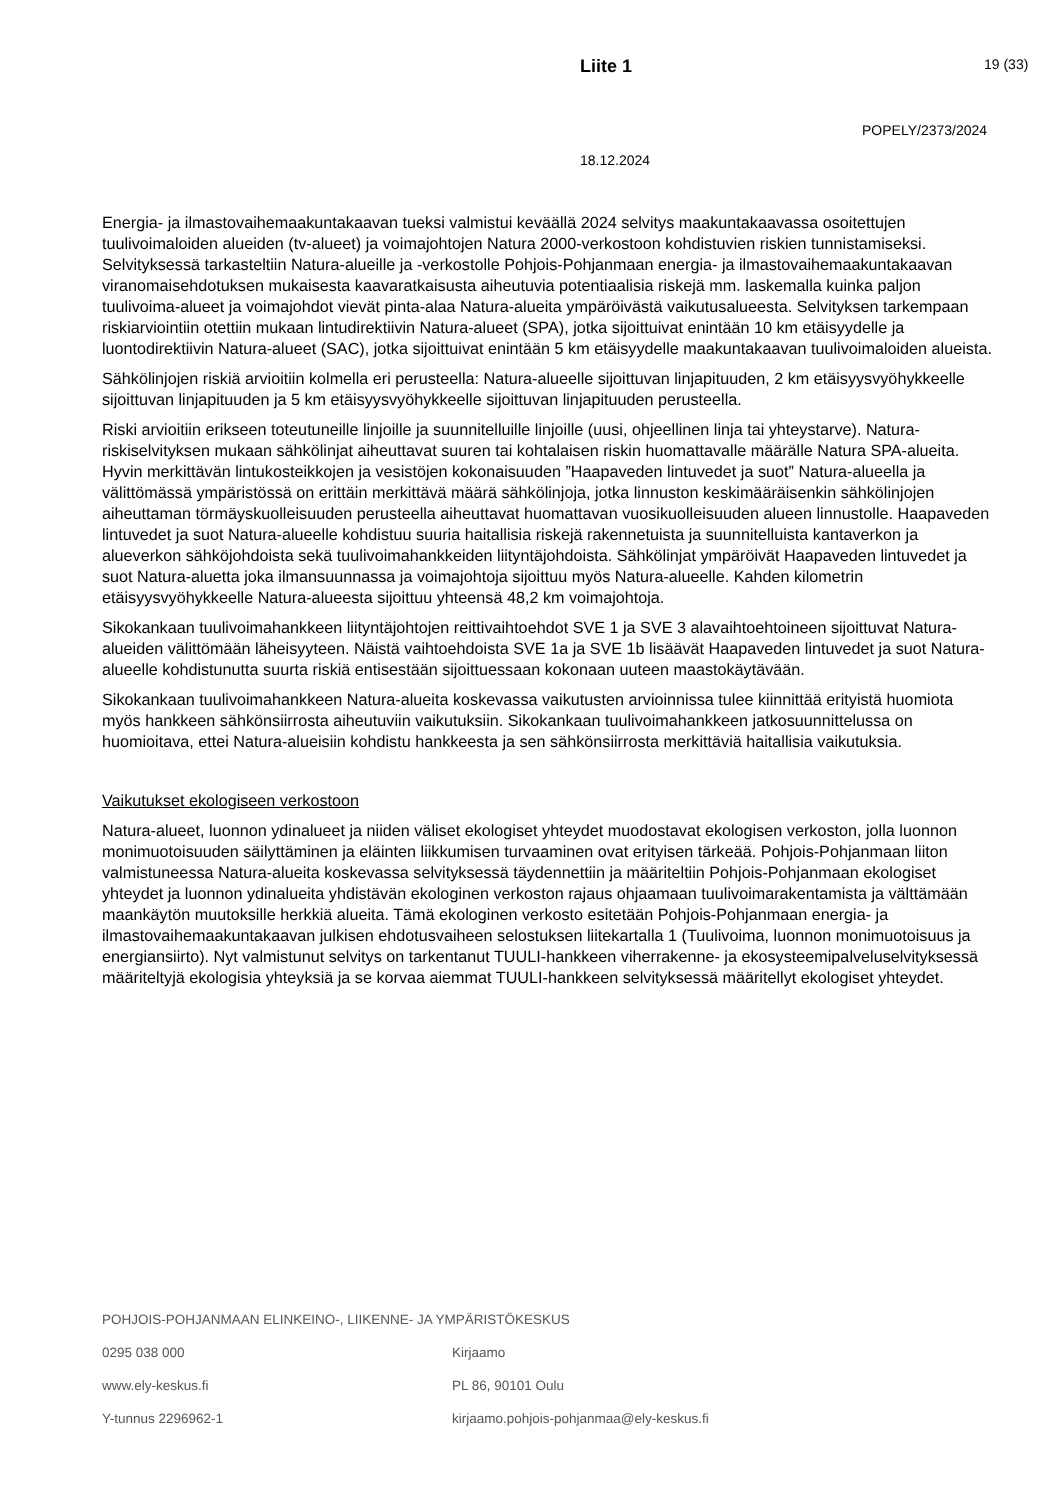Liite 1 19 (33)
POPELY/2373/2024
18.12.2024
Energia- ja ilmastovaihemaakuntakaavan tueksi valmistui keväällä 2024 selvitys maakuntakaavassa osoitettujen tuulivoimaloiden alueiden (tv-alueet) ja voimajohtojen Natura 2000-verkostoon kohdistuvien riskien tunnistamiseksi. Selvityksessä tarkasteltiin Natura-alueille ja -verkostolle Pohjois-Pohjanmaan energia- ja ilmastovaihemaakuntakaavan viranomaisehdotuksen mukaisesta kaavaratkaisusta aiheutuvia potentiaalisia riskejä mm. laskemalla kuinka paljon tuulivoima-alueet ja voimajohdot vievät pinta-alaa Natura-alueita ympäröivästä vaikutusalueesta. Selvityksen tarkempaan riskiarviointiin otettiin mukaan lintudirektiivin Natura-alueet (SPA), jotka sijoittuivat enintään 10 km etäisyydelle ja luontodirektiivin Natura-alueet (SAC), jotka sijoittuivat enintään 5 km etäisyydelle maakuntakaavan tuulivoimaloiden alueista.
Sähkölinjojen riskiä arvioitiin kolmella eri perusteella: Natura-alueelle sijoittuvan linjapituuden, 2 km etäisyysvyöhykkeelle sijoittuvan linjapituuden ja 5 km etäisyysvyöhykkeelle sijoittuvan linjapituuden perusteella.
Riski arvioitiin erikseen toteutuneille linjoille ja suunnitelluille linjoille (uusi, ohjeellinen linja tai yhteystarve). Natura-riskiselvityksen mukaan sähkölinjat aiheuttavat suuren tai kohtalaisen riskin huomattavalle määrälle Natura SPA-alueita. Hyvin merkittävän lintukosteikkojen ja vesistöjen kokonaisuuden ”Haapaveden lintuvedet ja suot” Natura-alueella ja välittömässä ympäristössä on erittäin merkittävä määrä sähkölinjoja, jotka linnuston keskimääräisenkin sähkölinjojen aiheuttaman törmäyskuolleisuuden perusteella aiheuttavat huomattavan vuosikuolleisuuden alueen linnustolle. Haapaveden lintuvedet ja suot Natura-alueelle kohdistuu suuria haitallisia riskejä rakennetuista ja suunnitelluista kantaverkon ja alueverkon sähköjohdoista sekä tuulivoimahankkeiden liityntäjohdoista. Sähkölinjat ympäröivät Haapaveden lintuvedet ja suot Natura-aluetta joka ilmansuunnassa ja voimajohtoja sijoittuu myös Natura-alueelle. Kahden kilometrin etäisyysvyöhykkeelle Natura-alueesta sijoittuu yhteensä 48,2 km voimajohtoja.
Sikokankaan tuulivoimahankkeen liityntäjohtojen reittivaihtoehdot SVE 1 ja SVE 3 alavaihtoehtoineen sijoittuvat Natura-alueiden välittömään läheisyyteen. Näistä vaihtoehdoista SVE 1a ja SVE 1b lisäävät Haapaveden lintuvedet ja suot Natura-alueelle kohdistunutta suurta riskiä entisestään sijoittuessaan kokonaan uuteen maastokäytävään.
Sikokankaan tuulivoimahankkeen Natura-alueita koskevassa vaikutusten arvioinnissa tulee kiinnittää erityistä huomiota myös hankkeen sähkönsiirrosta aiheutuviin vaikutuksiin. Sikokankaan tuulivoimahankkeen jatkosuunnittelussa on huomioitava, ettei Natura-alueisiin kohdistu hankkeesta ja sen sähkönsiirrosta merkittäviä haitallisia vaikutuksia.
Vaikutukset ekologiseen verkostoon
Natura-alueet, luonnon ydinalueet ja niiden väliset ekologiset yhteydet muodostavat ekologisen verkoston, jolla luonnon monimuotoisuuden säilyttäminen ja eläinten liikkumisen turvaaminen ovat erityisen tärkeää. Pohjois-Pohjanmaan liiton valmistuneessa Natura-alueita koskevassa selvityksessä täydennettiin ja määriteltiin Pohjois-Pohjanmaan ekologiset yhteydet ja luonnon ydinalueita yhdistävän ekologinen verkoston rajaus ohjaamaan tuulivoimarakentamista ja välttämään maankäytön muutoksille herkkiä alueita. Tämä ekologinen verkosto esitetään Pohjois-Pohjanmaan energia- ja ilmastovaihemaakuntakaavan julkisen ehdotusvaiheen selostuksen liitekartalla 1 (Tuulivoima, luonnon monimuotoisuus ja energiansiirto). Nyt valmistunut selvitys on tarkentanut TUULI-hankkeen viherrakenne- ja ekosysteemipalveluselvityksessä määriteltyjä ekologisia yhteyksiä ja se korvaa aiemmat TUULI-hankkeen selvityksessä määritellyt ekologiset yhteydet.
POHJOIS-POHJANMAAN ELINKEINO-, LIIKENNE- JA YMPÄRISTÖKESKUS
0295 038 000 Kirjaamo
www.ely-keskus.fi PL 86, 90101 Oulu
Y-tunnus 2296962-1 kirjaamo.pohjois-pohjanmaa@ely-keskus.fi